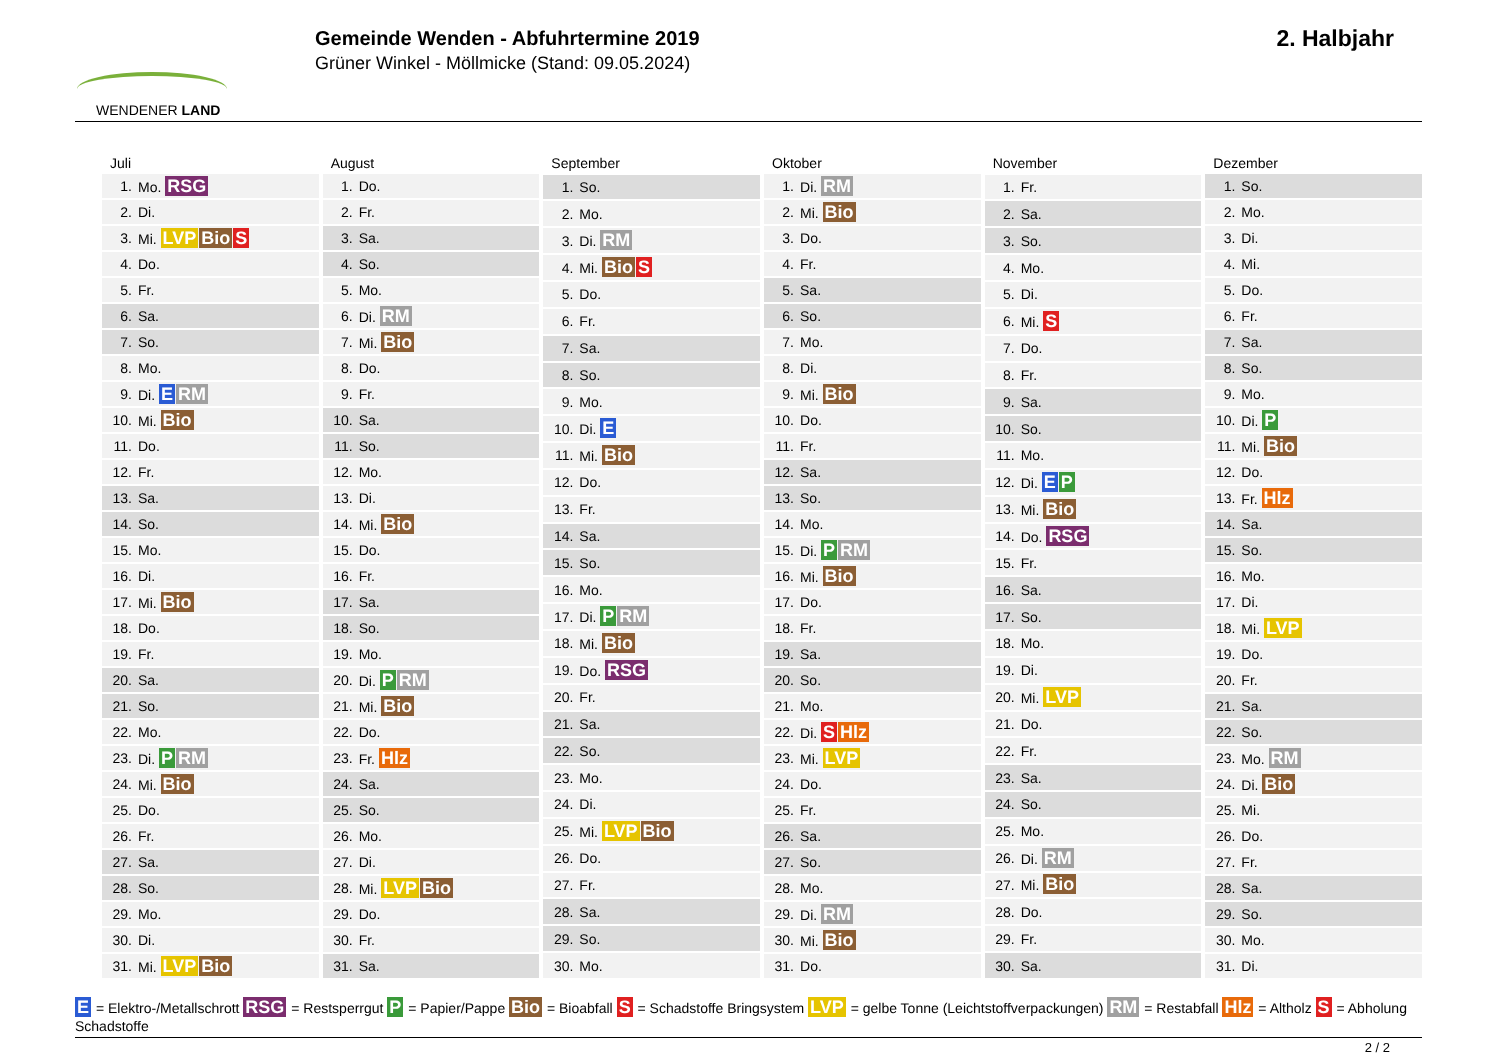WENDENER LAND
Gemeinde Wenden - Abfuhrtermine 2019
Grüner Winkel - Möllmicke (Stand: 09.05.2024)
2. Halbjahr
| Juli | |
| --- | --- |
| 1. | Mo. RSG |
| 2. | Di. |
| 3. | Mi. LVP Bio S |
| 4. | Do. |
| 5. | Fr. |
| 6. | Sa. |
| 7. | So. |
| 8. | Mo. |
| 9. | Di. E RM |
| 10. | Mi. Bio |
| 11. | Do. |
| 12. | Fr. |
| 13. | Sa. |
| 14. | So. |
| 15. | Mo. |
| 16. | Di. |
| 17. | Mi. Bio |
| 18. | Do. |
| 19. | Fr. |
| 20. | Sa. |
| 21. | So. |
| 22. | Mo. |
| 23. | Di. P RM |
| 24. | Mi. Bio |
| 25. | Do. |
| 26. | Fr. |
| 27. | Sa. |
| 28. | So. |
| 29. | Mo. |
| 30. | Di. |
| 31. | Mi. LVP Bio |
| August | |
| --- | --- |
| 1. | Do. |
| 2. | Fr. |
| 3. | Sa. |
| 4. | So. |
| 5. | Mo. |
| 6. | Di. RM |
| 7. | Mi. Bio |
| 8. | Do. |
| 9. | Fr. |
| 10. | Sa. |
| 11. | So. |
| 12. | Mo. |
| 13. | Di. |
| 14. | Mi. Bio |
| 15. | Do. |
| 16. | Fr. |
| 17. | Sa. |
| 18. | So. |
| 19. | Mo. |
| 20. | Di. P RM |
| 21. | Mi. Bio |
| 22. | Do. |
| 23. | Fr. Hlz |
| 24. | Sa. |
| 25. | So. |
| 26. | Mo. |
| 27. | Di. |
| 28. | Mi. LVP Bio |
| 29. | Do. |
| 30. | Fr. |
| 31. | Sa. |
| September | |
| --- | --- |
| 1. | So. |
| 2. | Mo. |
| 3. | Di. RM |
| 4. | Mi. Bio S |
| 5. | Do. |
| 6. | Fr. |
| 7. | Sa. |
| 8. | So. |
| 9. | Mo. |
| 10. | Di. E |
| 11. | Mi. Bio |
| 12. | Do. |
| 13. | Fr. |
| 14. | Sa. |
| 15. | So. |
| 16. | Mo. |
| 17. | Di. P RM |
| 18. | Mi. Bio |
| 19. | Do. RSG |
| 20. | Fr. |
| 21. | Sa. |
| 22. | So. |
| 23. | Mo. |
| 24. | Di. |
| 25. | Mi. LVP Bio |
| 26. | Do. |
| 27. | Fr. |
| 28. | Sa. |
| 29. | So. |
| 30. | Mo. |
| Oktober | |
| --- | --- |
| 1. | Di. RM |
| 2. | Mi. Bio |
| 3. | Do. |
| 4. | Fr. |
| 5. | Sa. |
| 6. | So. |
| 7. | Mo. |
| 8. | Di. |
| 9. | Mi. Bio |
| 10. | Do. |
| 11. | Fr. |
| 12. | Sa. |
| 13. | So. |
| 14. | Mo. |
| 15. | Di. P RM |
| 16. | Mi. Bio |
| 17. | Do. |
| 18. | Fr. |
| 19. | Sa. |
| 20. | So. |
| 21. | Mo. |
| 22. | Di. S Hlz |
| 23. | Mi. LVP |
| 24. | Do. |
| 25. | Fr. |
| 26. | Sa. |
| 27. | So. |
| 28. | Mo. |
| 29. | Di. RM |
| 30. | Mi. Bio |
| 31. | Do. |
| November | |
| --- | --- |
| 1. | Fr. |
| 2. | Sa. |
| 3. | So. |
| 4. | Mo. |
| 5. | Di. |
| 6. | Mi. S |
| 7. | Do. |
| 8. | Fr. |
| 9. | Sa. |
| 10. | So. |
| 11. | Mo. |
| 12. | Di. E P |
| 13. | Mi. Bio |
| 14. | Do. RSG |
| 15. | Fr. |
| 16. | Sa. |
| 17. | So. |
| 18. | Mo. |
| 19. | Di. |
| 20. | Mi. LVP |
| 21. | Do. |
| 22. | Fr. |
| 23. | Sa. |
| 24. | So. |
| 25. | Mo. |
| 26. | Di. RM |
| 27. | Mi. Bio |
| 28. | Do. |
| 29. | Fr. |
| 30. | Sa. |
| Dezember | |
| --- | --- |
| 1. | So. |
| 2. | Mo. |
| 3. | Di. |
| 4. | Mi. |
| 5. | Do. |
| 6. | Fr. |
| 7. | Sa. |
| 8. | So. |
| 9. | Mo. |
| 10. | Di. P |
| 11. | Mi. Bio |
| 12. | Do. |
| 13. | Fr. Hlz |
| 14. | Sa. |
| 15. | So. |
| 16. | Mo. |
| 17. | Di. |
| 18. | Mi. LVP |
| 19. | Do. |
| 20. | Fr. |
| 21. | Sa. |
| 22. | So. |
| 23. | Mo. RM |
| 24. | Di. Bio |
| 25. | Mi. |
| 26. | Do. |
| 27. | Fr. |
| 28. | Sa. |
| 29. | So. |
| 30. | Mo. |
| 31. | Di. |
E = Elektro-/Metallschrott RSG = Restsperrgut P = Papier/Pappe Bio = Bioabfall S = Schadstoffe Bringsystem LVP = gelbe Tonne (Leichtstoffverpackungen) RM = Restabfall Hlz = Altholz S = Abholung Schadstoffe
2 / 2